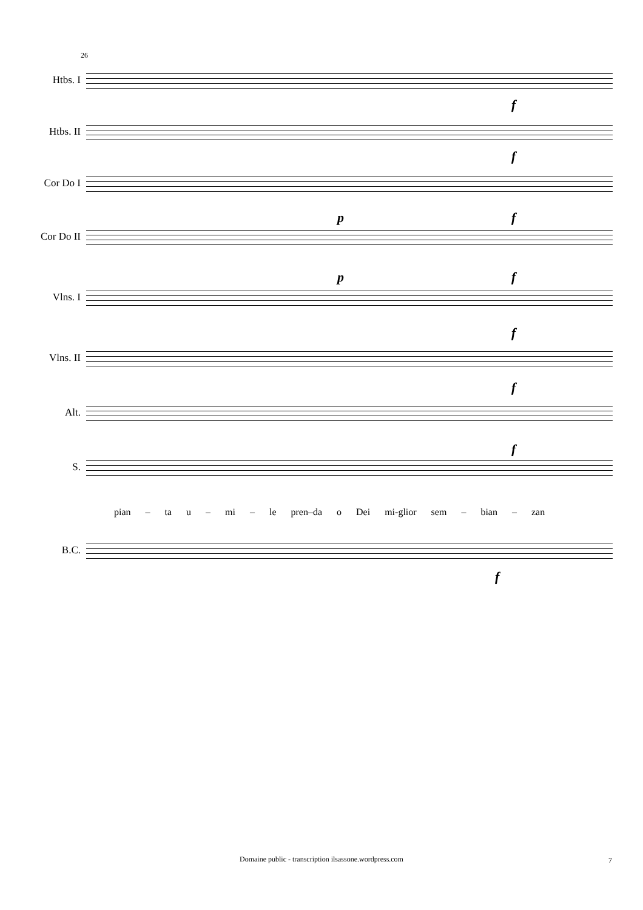26
Htbs. I
f
Htbs. II
f
Cor Do I
p f
Cor Do II
p f
Vlns. I
f
Vlns. II
f
Alt.
f
S.
pian – ta u – mi – le pren–da o Dei mi-glior sem – bian – zan
B.C.
f
Domaine public - transcription ilsassone.wordpress.com 7